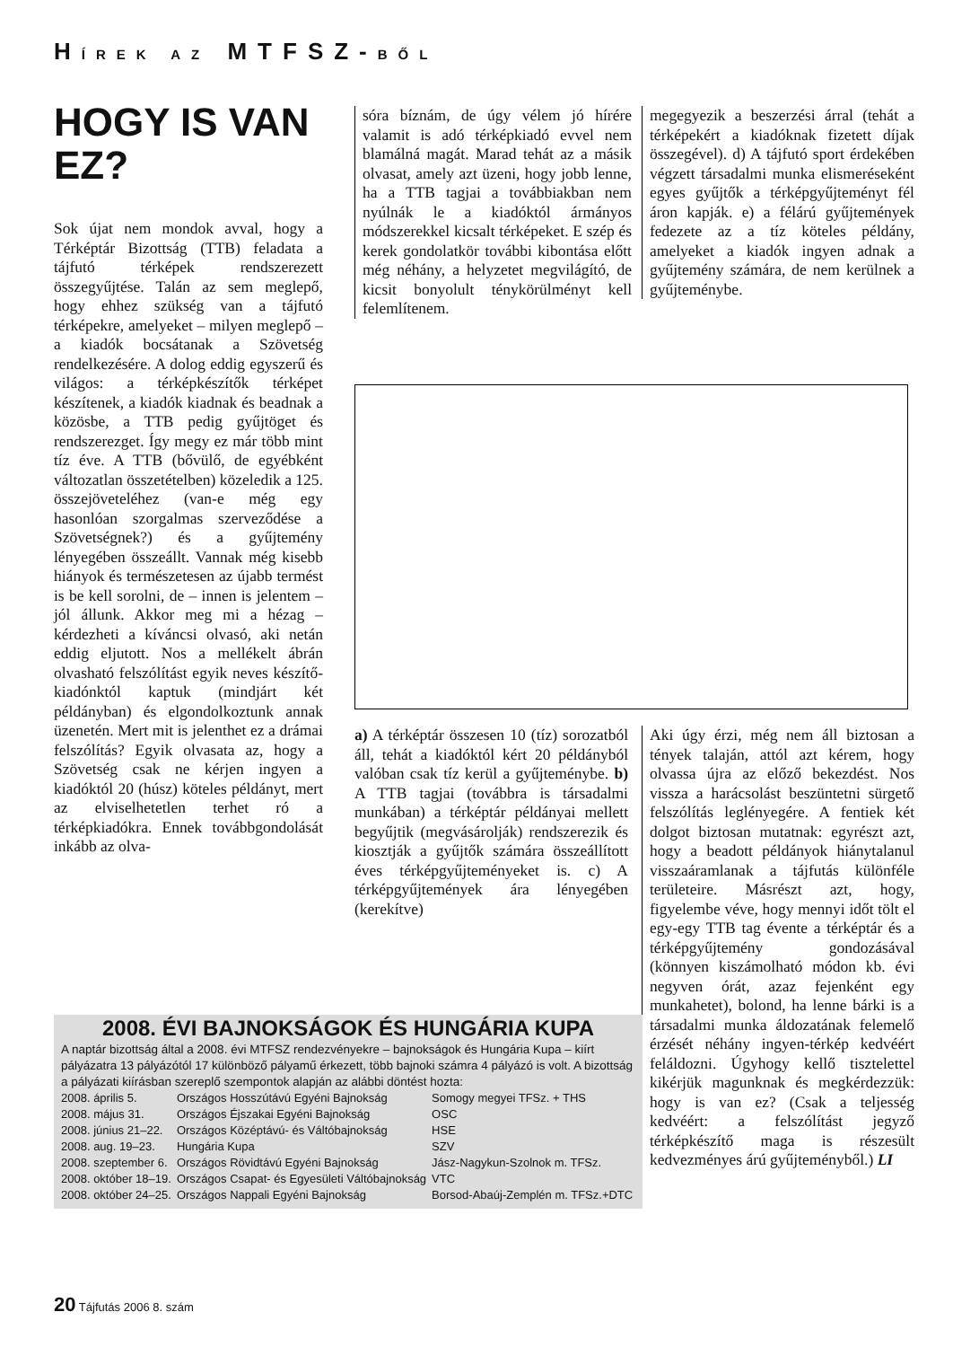HÍREK AZ MTFSZ-BŐL
HOGY IS VAN EZ?
Sok újat nem mondok avval, hogy a Térképtár Bizottság (TTB) feladata a tájfutó térképek rendszerezett összegyűjtése. Talán az sem meglepő, hogy ehhez szükség van a tájfutó térképekre, amelyeket – milyen meglepő – a kiadók bocsátanak a Szövetség rendelkezésére. A dolog eddig egyszerű és világos: a térképkészítők térképet készítenek, a kiadók kiadnak és beadnak a közösbe, a TTB pedig gyűjtöget és rendszerezget. Így megy ez már több mint tíz éve. A TTB (bővülő, de egyébként változatlan összetételben) közeledik a 125. összejöveteléhez (van-e még egy hasonlóan szorgalmas szerveződése a Szövetségnek?) és a gyűjtemény lényegében összeállt. Vannak még kisebb hiányok és természetesen az újabb termést is be kell sorolni, de – innen is jelentem – jól állunk. Akkor meg mi a hézag – kérdezheti a kíváncsi olvasó, aki netán eddig eljutott. Nos a mellékelt ábrán olvasható felszólítást egyik neves készítő-kiadónktól kaptuk (mindjárt két példányban) és elgondolkoztunk annak üzenetén. Mert mit is jelenthet ez a drámai felszólítás? Egyik olvasata az, hogy a Szövetség csak ne kérjen ingyen a kiadóktól 20 (húsz) köteles példányt, mert az elviselhetetlen terhet ró a térképkiadókra. Ennek továbbgondolását inkább az olva-
sóra bíznám, de úgy vélem jó hírére valamit is adó térképkiadó evvel nem blamálná magát. Marad tehát az a másik olvasat, amely azt üzeni, hogy jobb lenne, ha a TTB tagjai a továbbiakban nem nyúlnák le a kiadóktól ármányos módszerekkel kicsalt térképeket. E szép és kerek gondolatkör további kibontása előtt még néhány, a helyzetet megvilágító, de kicsit bonyolult ténykörülményt kell felemlítenem.
megegyezik a beszerzési árral (tehát a térképekért a kiadóknak fizetett díjak összegével). d) A tájfutó sport érdekében végzett társadalmi munka elismeréseként egyes gyűjtők a térképgyűjteményt fél áron kapják. e) a félárú gyűjtemények fedezete az a tíz köteles példány, amelyeket a kiadók ingyen adnak a gyűjtemény számára, de nem kerülnek a gyűjteménybe.
a) A térképtár összesen 10 (tíz) sorozatból áll, tehát a kiadóktól kért 20 példányból valóban csak tíz kerül a gyűjteménybe. b) A TTB tagjai (továbbra is társadalmi munkában) a térképtár példányai mellett begyűjtik (megvásárolják) rendszerezik és kiosztják a gyűjtők számára összeállított éves térképgyűjteményeket is. c) A térképgyűjtemények ára lényegében (kerekítve)
Aki úgy érzi, még nem áll biztosan a tények talaján, attól azt kérem, hogy olvassa újra az előző bekezdést. Nos vissza a harácsolást beszüntetni sürgető felszólítás leglényegére. A fentiek két dolgot biztosan mutatnak: egyrészt azt, hogy a beadott példányok hiánytalanul visszaáramlanak a tájfutás különféle területeire. Másrészt azt, hogy, figyelembe véve, hogy mennyi időt tölt el egy-egy TTB tag évente a térképtár és a térképgyűjtemény gondozásával (könnyen kiszámolható módon kb. évi negyven órát, azaz fejenként egy munkahetet), bolond, ha lenne bárki is a társadalmi munka áldozatának felemelő érzését néhány ingyen-térkép kedvéért feláldozni. Úgyhogy kellő tisztelettel kikérjük magunknak és megkérdezzük: hogy is van ez? (Csak a teljesség kedvéért: a felszólítást jegyző térképkészítő maga is részesült kedvezményes árú gyűjteményből.) LI
2008. ÉVI BAJNOKSÁGOK ÉS HUNGÁRIA KUPA
A naptár bizottság által a 2008. évi MTFSZ rendezvényekre – bajnokságok és Hungária Kupa – kiírt pályázatra 13 pályázótól 17 különböző pályamű érkezett, több bajnoki számra 4 pályázó is volt. A bizottság a pályázati kiírásban szereplő szempontok alapján az alábbi döntést hozta:
| 2008. április 5. | Országos Hosszútávú Egyéni Bajnokság | Somogy megyei TFSz. + THS |
| 2008. május 31. | Országos Éjszakai Egyéni Bajnokság | OSC |
| 2008. június 21–22. | Országos Középtávú- és Váltóbajnokság | HSE |
| 2008. aug. 19–23. | Hungária Kupa | SZV |
| 2008. szeptember 6. | Országos Rövidtávú Egyéni Bajnokság | Jász-Nagykun-Szolnok m. TFSz. |
| 2008. október 18–19. | Országos Csapat- és Egyesületi Váltóbajnokság | VTC |
| 2008. október 24–25. | Országos Nappali Egyéni Bajnokság | Borsod-Abaúj-Zemplén m. TFSz.+DTC |
20 Tájfutás 2006 8. szám